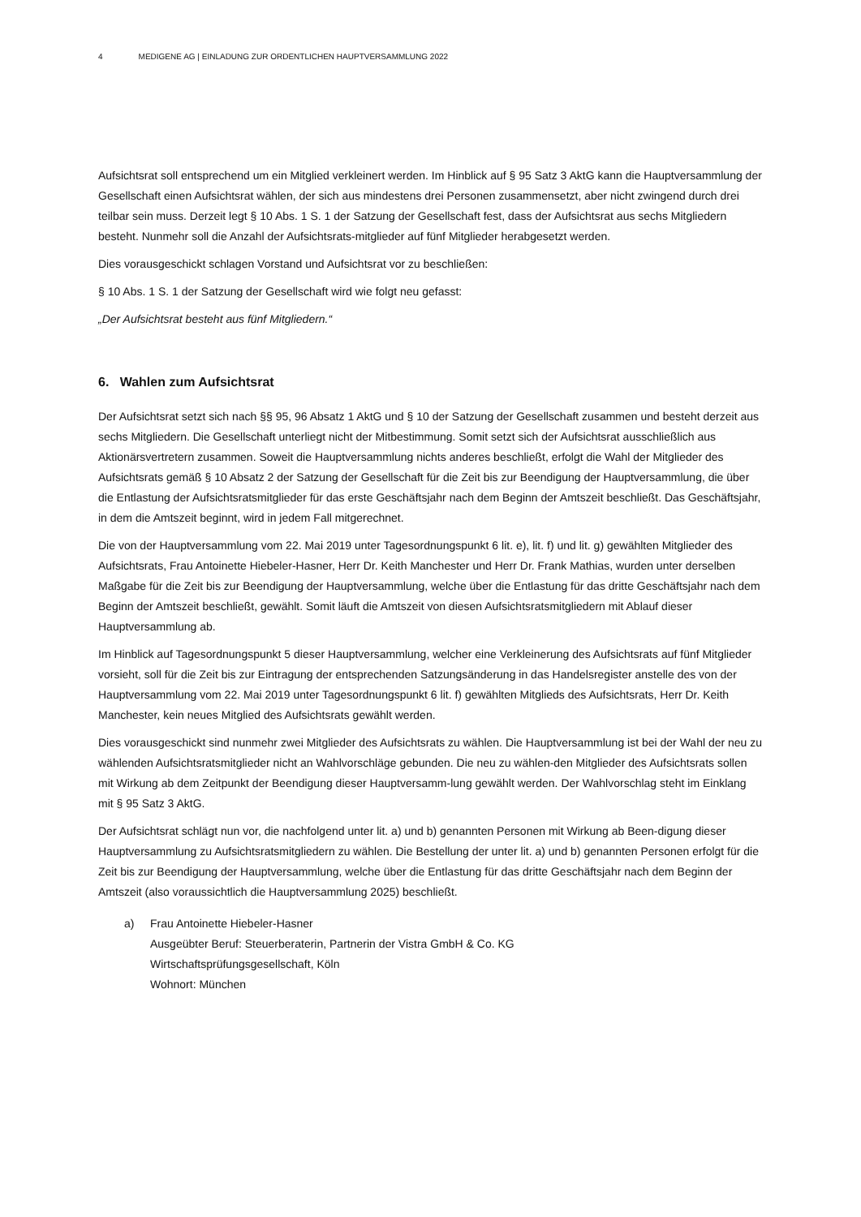4 MEDIGENE AG | EINLADUNG ZUR ORDENTLICHEN HAUPTVERSAMMLUNG 2022
Aufsichtsrat soll entsprechend um ein Mitglied verkleinert werden. Im Hinblick auf § 95 Satz 3 AktG kann die Hauptversammlung der Gesellschaft einen Aufsichtsrat wählen, der sich aus mindestens drei Personen zusammensetzt, aber nicht zwingend durch drei teilbar sein muss. Derzeit legt § 10 Abs. 1 S. 1 der Satzung der Gesellschaft fest, dass der Aufsichtsrat aus sechs Mitgliedern besteht. Nunmehr soll die Anzahl der Aufsichtsrats-mitglieder auf fünf Mitglieder herabgesetzt werden.
Dies vorausgeschickt schlagen Vorstand und Aufsichtsrat vor zu beschließen:
§ 10 Abs. 1 S. 1 der Satzung der Gesellschaft wird wie folgt neu gefasst:
„Der Aufsichtsrat besteht aus fünf Mitgliedern.“
6. Wahlen zum Aufsichtsrat
Der Aufsichtsrat setzt sich nach §§ 95, 96 Absatz 1 AktG und § 10 der Satzung der Gesellschaft zusammen und besteht derzeit aus sechs Mitgliedern. Die Gesellschaft unterliegt nicht der Mitbestimmung. Somit setzt sich der Aufsichtsrat ausschließlich aus Aktionärsvertretern zusammen. Soweit die Hauptversammlung nichts anderes beschließt, erfolgt die Wahl der Mitglieder des Aufsichtsrats gemäß § 10 Absatz 2 der Satzung der Gesellschaft für die Zeit bis zur Beendigung der Hauptversammlung, die über die Entlastung der Aufsichtsratsmitglieder für das erste Geschäftsjahr nach dem Beginn der Amtszeit beschließt. Das Geschäftsjahr, in dem die Amtszeit beginnt, wird in jedem Fall mitgerechnet.
Die von der Hauptversammlung vom 22. Mai 2019 unter Tagesordnungspunkt 6 lit. e), lit. f) und lit. g) gewählten Mitglieder des Aufsichtsrats, Frau Antoinette Hiebeler-Hasner, Herr Dr. Keith Manchester und Herr Dr. Frank Mathias, wurden unter derselben Maßgabe für die Zeit bis zur Beendigung der Hauptversammlung, welche über die Entlastung für das dritte Geschäftsjahr nach dem Beginn der Amtszeit beschließt, gewählt. Somit läuft die Amtszeit von diesen Aufsichtsratsmitgliedern mit Ablauf dieser Hauptversammlung ab.
Im Hinblick auf Tagesordnungspunkt 5 dieser Hauptversammlung, welcher eine Verkleinerung des Aufsichtsrats auf fünf Mitglieder vorsieht, soll für die Zeit bis zur Eintragung der entsprechenden Satzungsänderung in das Handelsregister anstelle des von der Hauptversammlung vom 22. Mai 2019 unter Tagesordnungspunkt 6 lit. f) gewählten Mitglieds des Aufsichtsrats, Herr Dr. Keith Manchester, kein neues Mitglied des Aufsichtsrats gewählt werden.
Dies vorausgeschickt sind nunmehr zwei Mitglieder des Aufsichtsrats zu wählen. Die Hauptversammlung ist bei der Wahl der neu zu wählenden Aufsichtsratsmitglieder nicht an Wahlvorschläge gebunden. Die neu zu wählen-den Mitglieder des Aufsichtsrats sollen mit Wirkung ab dem Zeitpunkt der Beendigung dieser Hauptversamm-lung gewählt werden. Der Wahlvorschlag steht im Einklang mit § 95 Satz 3 AktG.
Der Aufsichtsrat schlägt nun vor, die nachfolgend unter lit. a) und b) genannten Personen mit Wirkung ab Been-digung dieser Hauptversammlung zu Aufsichtsratsmitgliedern zu wählen. Die Bestellung der unter lit. a) und b) genannten Personen erfolgt für die Zeit bis zur Beendigung der Hauptversammlung, welche über die Entlastung für das dritte Geschäftsjahr nach dem Beginn der Amtszeit (also voraussichtlich die Hauptversammlung 2025) beschließt.
a) Frau Antoinette Hiebeler-Hasner
Ausgeübter Beruf: Steuerberaterin, Partnerin der Vistra GmbH & Co. KG
Wirtschaftsprüfungsgesellschaft, Köln
Wohnort: München